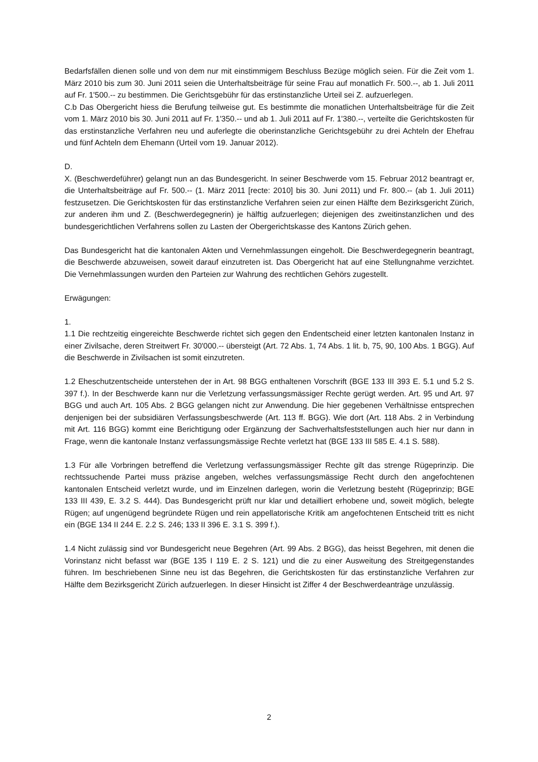Bedarfsfällen dienen solle und von dem nur mit einstimmigem Beschluss Bezüge möglich seien. Für die Zeit vom 1. März 2010 bis zum 30. Juni 2011 seien die Unterhaltsbeiträge für seine Frau auf monatlich Fr. 500.--, ab 1. Juli 2011 auf Fr. 1'500.-- zu bestimmen. Die Gerichtsgebühr für das erstinstanzliche Urteil sei Z. aufzuerlegen.
C.b Das Obergericht hiess die Berufung teilweise gut. Es bestimmte die monatlichen Unterhaltsbeiträge für die Zeit vom 1. März 2010 bis 30. Juni 2011 auf Fr. 1'350.-- und ab 1. Juli 2011 auf Fr. 1'380.--, verteilte die Gerichtskosten für das erstinstanzliche Verfahren neu und auferlegte die oberinstanzliche Gerichtsgebühr zu drei Achteln der Ehefrau und fünf Achteln dem Ehemann (Urteil vom 19. Januar 2012).
D.
X. (Beschwerdeführer) gelangt nun an das Bundesgericht. In seiner Beschwerde vom 15. Februar 2012 beantragt er, die Unterhaltsbeiträge auf Fr. 500.-- (1. März 2011 [recte: 2010] bis 30. Juni 2011) und Fr. 800.-- (ab 1. Juli 2011) festzusetzen. Die Gerichtskosten für das erstinstanzliche Verfahren seien zur einen Hälfte dem Bezirksgericht Zürich, zur anderen ihm und Z. (Beschwerdegegnerin) je hälftig aufzuerlegen; diejenigen des zweitinstanzlichen und des bundesgerichtlichen Verfahrens sollen zu Lasten der Obergerichtskasse des Kantons Zürich gehen.
Das Bundesgericht hat die kantonalen Akten und Vernehmlassungen eingeholt. Die Beschwerdegegnerin beantragt, die Beschwerde abzuweisen, soweit darauf einzutreten ist. Das Obergericht hat auf eine Stellungnahme verzichtet. Die Vernehmlassungen wurden den Parteien zur Wahrung des rechtlichen Gehörs zugestellt.
Erwägungen:
1.
1.1 Die rechtzeitig eingereichte Beschwerde richtet sich gegen den Endentscheid einer letzten kantonalen Instanz in einer Zivilsache, deren Streitwert Fr. 30'000.-- übersteigt (Art. 72 Abs. 1, 74 Abs. 1 lit. b, 75, 90, 100 Abs. 1 BGG). Auf die Beschwerde in Zivilsachen ist somit einzutreten.
1.2 Eheschutzentscheide unterstehen der in Art. 98 BGG enthaltenen Vorschrift (BGE 133 III 393 E. 5.1 und 5.2 S. 397 f.). In der Beschwerde kann nur die Verletzung verfassungsmässiger Rechte gerügt werden. Art. 95 und Art. 97 BGG und auch Art. 105 Abs. 2 BGG gelangen nicht zur Anwendung. Die hier gegebenen Verhältnisse entsprechen denjenigen bei der subsidiären Verfassungsbeschwerde (Art. 113 ff. BGG). Wie dort (Art. 118 Abs. 2 in Verbindung mit Art. 116 BGG) kommt eine Berichtigung oder Ergänzung der Sachverhaltsfeststellungen auch hier nur dann in Frage, wenn die kantonale Instanz verfassungsmässige Rechte verletzt hat (BGE 133 III 585 E. 4.1 S. 588).
1.3 Für alle Vorbringen betreffend die Verletzung verfassungsmässiger Rechte gilt das strenge Rügeprinzip. Die rechtssuchende Partei muss präzise angeben, welches verfassungsmässige Recht durch den angefochtenen kantonalen Entscheid verletzt wurde, und im Einzelnen darlegen, worin die Verletzung besteht (Rügeprinzip; BGE 133 III 439, E. 3.2 S. 444). Das Bundesgericht prüft nur klar und detailliert erhobene und, soweit möglich, belegte Rügen; auf ungenügend begründete Rügen und rein appellatorische Kritik am angefochtenen Entscheid tritt es nicht ein (BGE 134 II 244 E. 2.2 S. 246; 133 II 396 E. 3.1 S. 399 f.).
1.4 Nicht zulässig sind vor Bundesgericht neue Begehren (Art. 99 Abs. 2 BGG), das heisst Begehren, mit denen die Vorinstanz nicht befasst war (BGE 135 I 119 E. 2 S. 121) und die zu einer Ausweitung des Streitgegenstandes führen. Im beschriebenen Sinne neu ist das Begehren, die Gerichtskosten für das erstinstanzliche Verfahren zur Hälfte dem Bezirksgericht Zürich aufzuerlegen. In dieser Hinsicht ist Ziffer 4 der Beschwerdeanträge unzulässig.
2